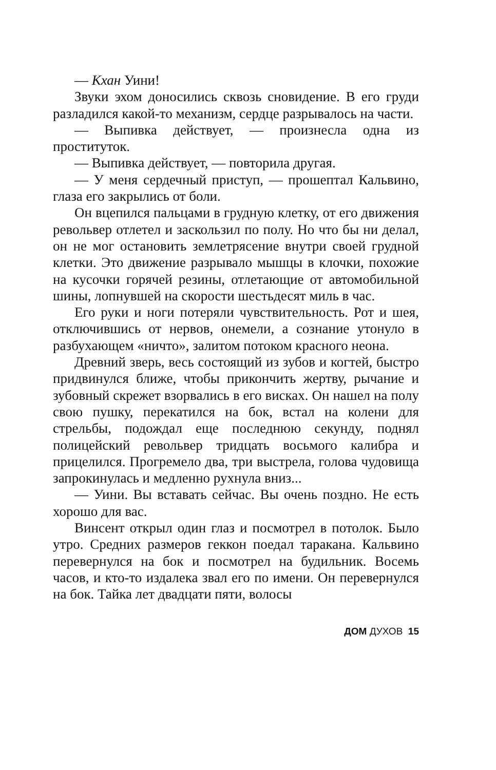— Кхан Уини!
Звуки эхом доносились сквозь сновидение. В его груди разладился какой-то механизм, сердце разрывалось на части.
— Выпивка действует, — произнесла одна из проституток.
— Выпивка действует, — повторила другая.
— У меня сердечный приступ, — прошептал Кальвино, глаза его закрылись от боли.
Он вцепился пальцами в грудную клетку, от его движения револьвер отлетел и заскользил по полу. Но что бы ни делал, он не мог остановить землетрясение внутри своей грудной клетки. Это движение разрывало мышцы в клочки, похожие на кусочки горячей резины, отлетающие от автомобильной шины, лопнувшей на скорости шестьдесят миль в час.
Его руки и ноги потеряли чувствительность. Рот и шея, отключившись от нервов, онемели, а сознание утонуло в разбухающем «ничто», залитом потоком красного неона.
Древний зверь, весь состоящий из зубов и когтей, быстро придвинулся ближе, чтобы прикончить жертву, рычание и зубовный скрежет взорвались в его висках. Он нашел на полу свою пушку, перекатился на бок, встал на колени для стрельбы, подождал еще последнюю секунду, поднял полицейский револьвер тридцать восьмого калибра и прицелился. Прогремело два, три выстрела, голова чудовища запрокинулась и медленно рухнула вниз...
— Уини. Вы вставать сейчас. Вы очень поздно. Не есть хорошо для вас.
Винсент открыл один глаз и посмотрел в потолок. Было утро. Средних размеров геккон поедал таракана. Кальвино перевернулся на бок и посмотрел на будильник. Восемь часов, и кто-то издалека звал его по имени. Он перевернулся на бок. Тайка лет двадцати пяти, волосы
ДОМ ДУХОВ 15